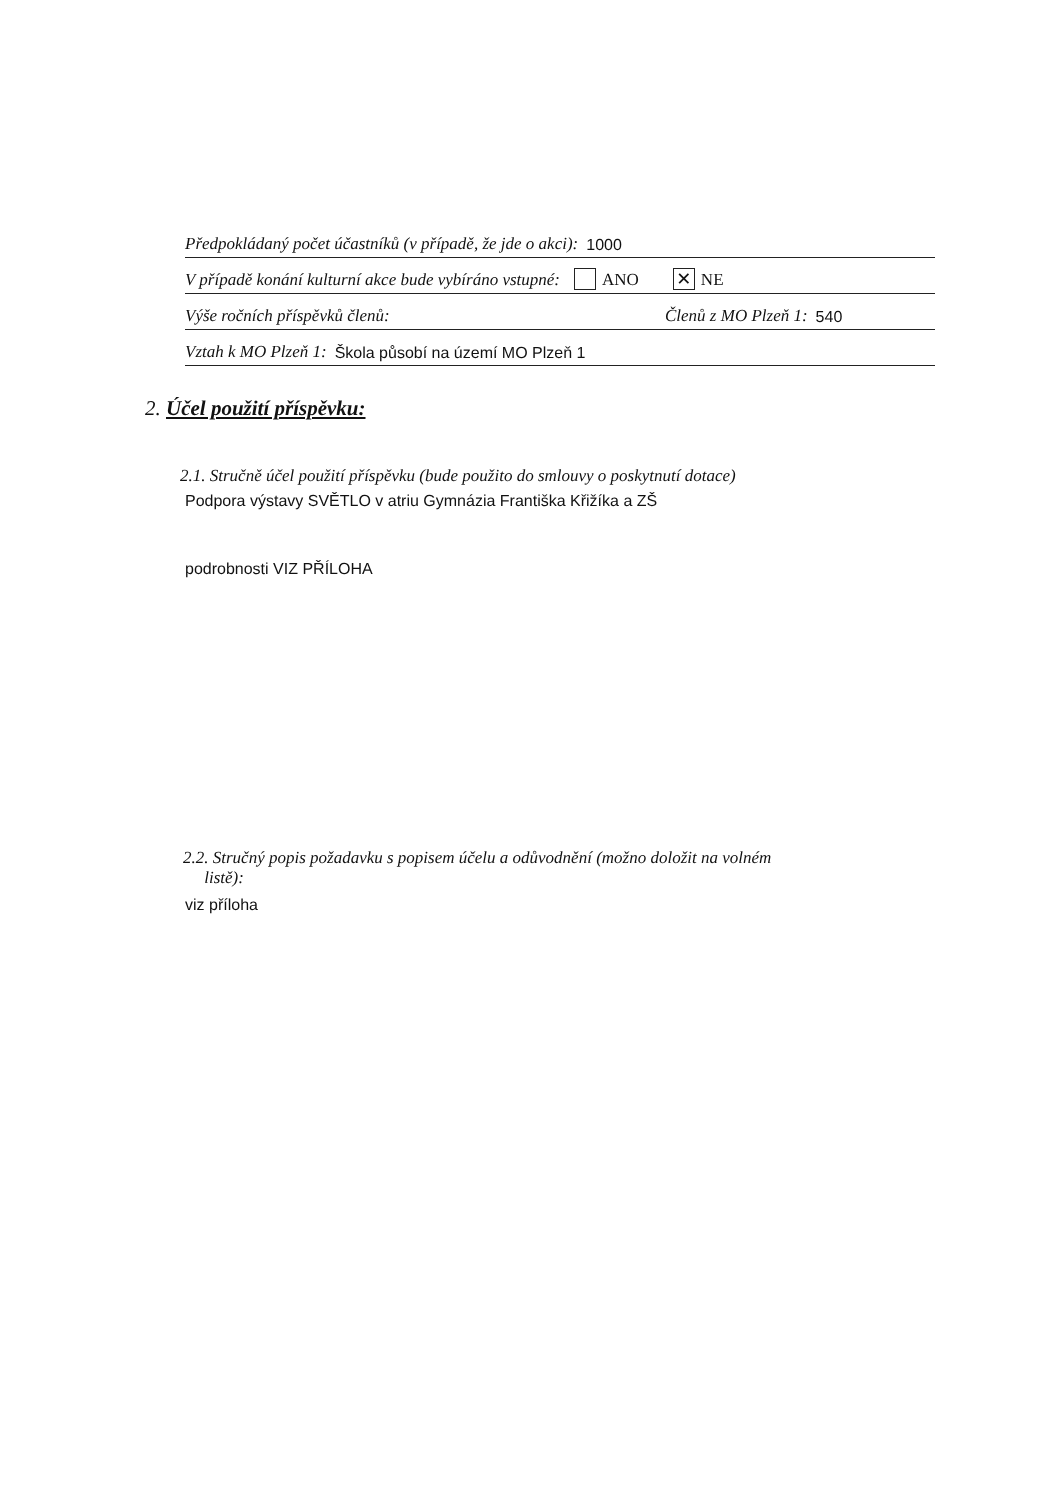Předpokládaný počet účastníků (v případě, že jde o akci): 1000
V případě konání kulturní akce bude vybíráno vstupné: ANO ✕ NE
Výše ročních příspěvků členů: Členů z MO Plzeň 1: 540
Vztah k MO Plzeň 1: Škola působí na území MO Plzeň 1
2. Účel použití příspěvku:
2.1. Stručně účel použití příspěvku (bude použito do smlouvy o poskytnutí dotace)
Podpora výstavy SVĚTLO v atriu Gymnázia Františka Křižíka a ZŠ
podrobnosti VIZ PŘÍLOHA
2.2. Stručný popis požadavku s popisem účelu a odůvodnění (možno doložit na volném
listě):
viz příloha